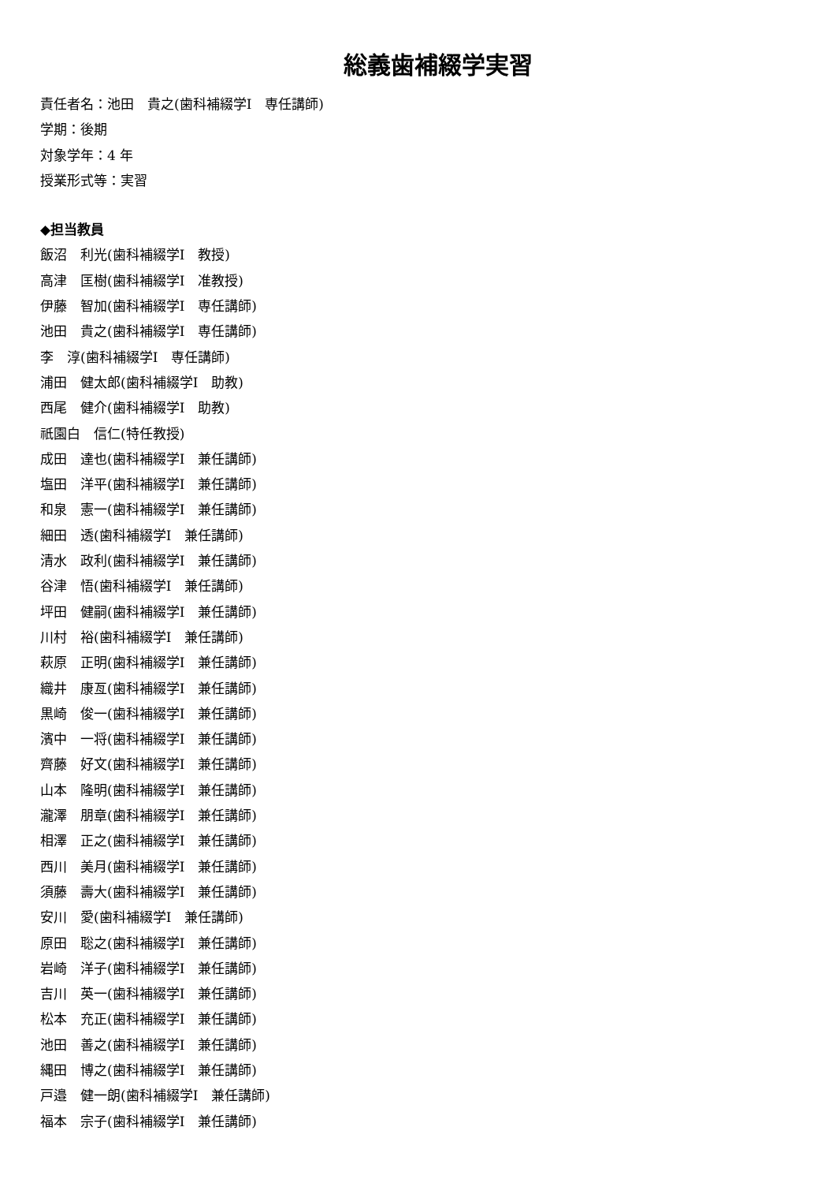総義歯補綴学実習
責任者名：池田　貴之(歯科補綴学Ⅰ　専任講師)
学期：後期
対象学年：4 年
授業形式等：実習
◆担当教員
飯沼　利光(歯科補綴学Ⅰ　教授)
高津　匡樹(歯科補綴学Ⅰ　准教授)
伊藤　智加(歯科補綴学Ⅰ　専任講師)
池田　貴之(歯科補綴学Ⅰ　専任講師)
李　淳(歯科補綴学Ⅰ　専任講師)
浦田　健太郎(歯科補綴学Ⅰ　助教)
西尾　健介(歯科補綴学Ⅰ　助教)
祇園白　信仁(特任教授)
成田　達也(歯科補綴学Ⅰ　兼任講師)
塩田　洋平(歯科補綴学Ⅰ　兼任講師)
和泉　憲一(歯科補綴学Ⅰ　兼任講師)
細田　透(歯科補綴学Ⅰ　兼任講師)
清水　政利(歯科補綴学Ⅰ　兼任講師)
谷津　悟(歯科補綴学Ⅰ　兼任講師)
坪田　健嗣(歯科補綴学Ⅰ　兼任講師)
川村　裕(歯科補綴学Ⅰ　兼任講師)
萩原　正明(歯科補綴学Ⅰ　兼任講師)
織井　康亙(歯科補綴学Ⅰ　兼任講師)
黒崎　俊一(歯科補綴学Ⅰ　兼任講師)
濱中　一将(歯科補綴学Ⅰ　兼任講師)
齊藤　好文(歯科補綴学Ⅰ　兼任講師)
山本　隆明(歯科補綴学Ⅰ　兼任講師)
瀧澤　朋章(歯科補綴学Ⅰ　兼任講師)
相澤　正之(歯科補綴学Ⅰ　兼任講師)
西川　美月(歯科補綴学Ⅰ　兼任講師)
須藤　壽大(歯科補綴学Ⅰ　兼任講師)
安川　愛(歯科補綴学Ⅰ　兼任講師)
原田　聡之(歯科補綴学Ⅰ　兼任講師)
岩崎　洋子(歯科補綴学Ⅰ　兼任講師)
吉川　英一(歯科補綴学Ⅰ　兼任講師)
松本　充正(歯科補綴学Ⅰ　兼任講師)
池田　善之(歯科補綴学Ⅰ　兼任講師)
縄田　博之(歯科補綴学Ⅰ　兼任講師)
戸邉　健一朗(歯科補綴学Ⅰ　兼任講師)
福本　宗子(歯科補綴学Ⅰ　兼任講師)